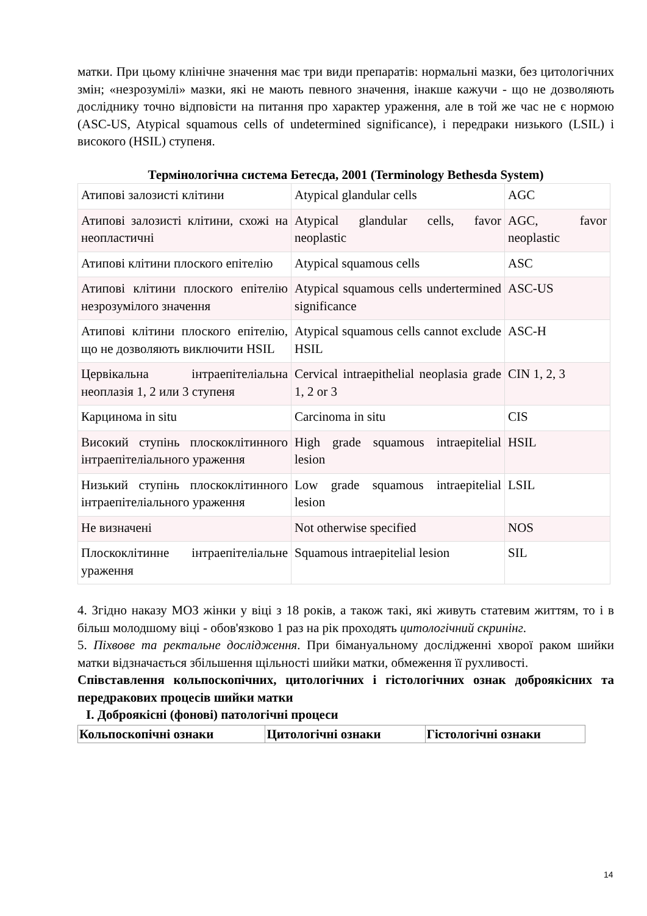матки. При цьому клінічне значення має три види препаратів: нормальні мазки, без цитологічних змін; «незрозумілі» мазки, які не мають певного значення, інакше кажучи - що не дозволяють досліднику точно відповісти на питання про характер ураження, але в той же час не є нормою (ASC-US, Atypical squamous cells of undetermined significance), і передраки низького (LSIL) і високого (HSIL) ступеня.
Термінологічна система Бетесда, 2001 (Terminology Bethesda System)
| Атипові залозисті клітини | Atypical glandular cells | AGC |
| Атипові залозисті клітини, схожі на неопластичні | Atypical glandular cells, favor neoplastic | AGC, favor neoplastic |
| Атипові клітини плоского епітелію | Atypical squamous cells | ASC |
| Атипові клітини плоского епітелію незрозумілого значення | Atypical squamous cells undertermined significance | ASC-US |
| Атипові клітини плоского епітелію, що не дозволяють виключити HSIL | Atypical squamous cells cannot exclude HSIL | ASC-H |
| Цервікальна інтраепітеліальна неоплазія 1, 2 или 3 ступеня | Cervical intraepithelial neoplasia grade 1, 2 or 3 | CIN 1, 2, 3 |
| Карцинома in situ | Carcinoma in situ | CIS |
| Високий ступінь плоскоклітинного інтраепітеліального ураження | High grade squamous intraepitelial lesion | HSIL |
| Низький ступінь плоскоклітинного інтраепітеліального ураження | Low grade squamous intraepitelial lesion | LSIL |
| Не визначені | Not otherwise specified | NOS |
| Плоскоклітинне інтраепітеліальне ураження | Squamous intraepitelial lesion | SIL |
4. Згідно наказу МОЗ жінки у віці з 18 років, а також такі, які живуть статевим життям, то і в більш молодшому віці - обов'язково 1 раз на рік проходять цитологічний скринінг.
5. Піхвове та ректальне дослідження. При бімануальному дослідженні хворої раком шийки матки відзначається збільшення щільності шийки матки, обмеження її рухливості.
Співставлення кольпоскопічних, цитологічних і гістологічних ознак доброякісних та передракових процесів шийки матки
I. Доброякісні (фонові) патологічні процеси
| Кольпоскопічні ознаки | Цитологічні ознаки | Гістологічні ознаки |
| --- | --- | --- |
14